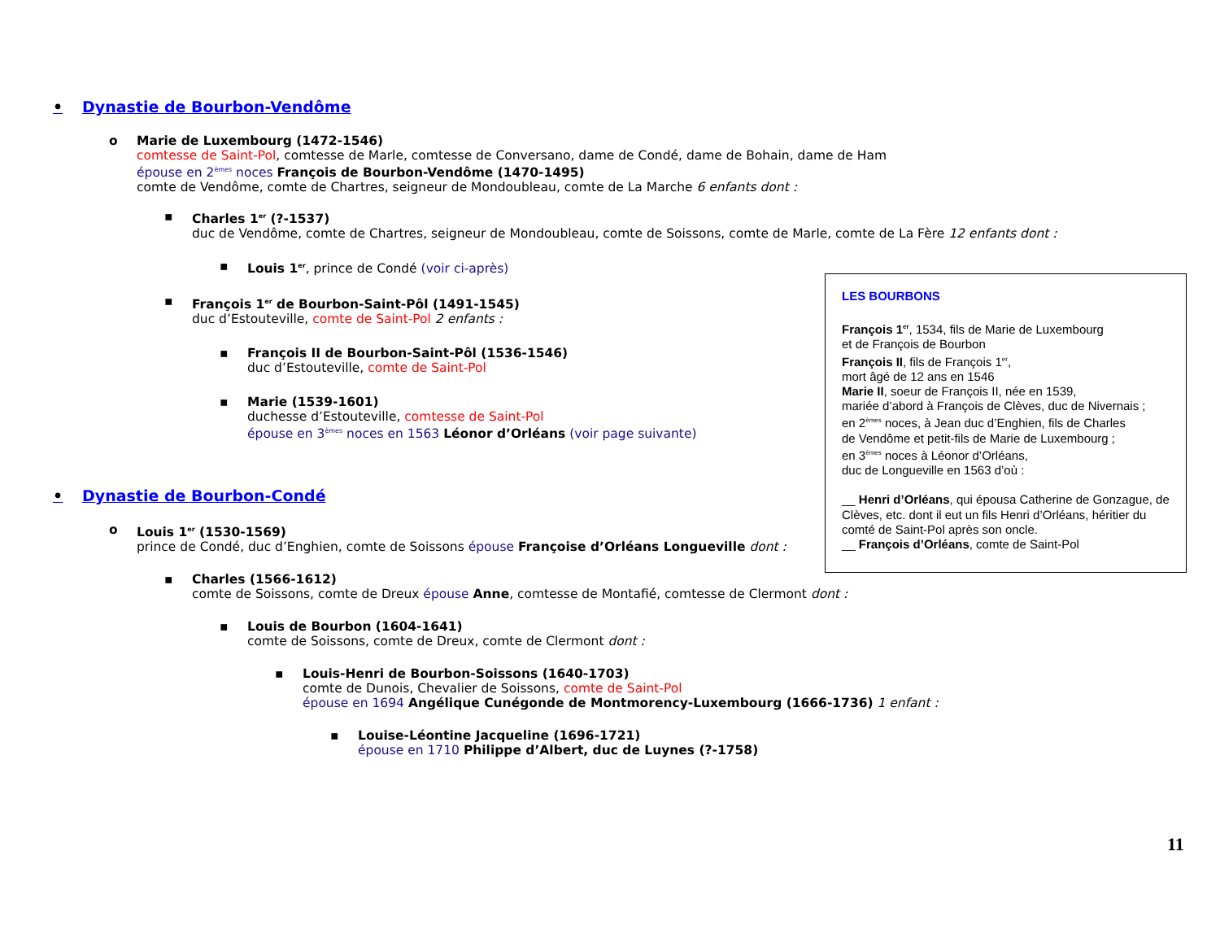• Dynastie de Bourbon-Vendôme
o Marie de Luxembourg (1472-1546)
comtesse de Saint-Pol, comtesse de Marle, comtesse de Conversano, dame de Condé, dame de Bohain, dame de Ham
épouse en 2<sup>èmes</sup> noces François de Bourbon-Vendôme (1470-1495)
comte de Vendôme, comte de Chartres, seigneur de Mondoubleau, comte de La Marche 6 enfants dont :
▪ Charles 1<sup>er</sup> (?-1537)
duc de Vendôme, comte de Chartres, seigneur de Mondoubleau, comte de Soissons, comte de Marle, comte de La Fère 12 enfants dont :
▪ Louis 1<sup>er</sup>, prince de Condé (voir ci-après)
▪ François 1<sup>er</sup> de Bourbon-Saint-Pôl (1491-1545)
duc d’Estouteville, comte de Saint-Pol 2 enfants :
▪ François II de Bourbon-Saint-Pôl (1536-1546)
duc d’Estouteville, comte de Saint-Pol
▪ Marie (1539-1601)
duchesse d’Estouteville, comtesse de Saint-Pol
épouse en 3<sup>èmes</sup> noces en 1563 Léonor d’Orléans (voir page suivante)
• Dynastie de Bourbon-Condé
o Louis 1<sup>er</sup> (1530-1569)
prince de Condé, duc d’Enghien, comte de Soissons épouse Françoise d’Orléans Longueville dont :
▪ Charles (1566-1612)
comte de Soissons, comte de Dreux épouse Anne, comtesse de Montafié, comtesse de Clermont dont :
▪ Louis de Bourbon (1604-1641)
comte de Soissons, comte de Dreux, comte de Clermont dont :
▪ Louis-Henri de Bourbon-Soissons (1640-1703)
comte de Dunois, Chevalier de Soissons, comte de Saint-Pol
épouse en 1694 Angélique Cunégonde de Montmorency-Luxembourg (1666-1736) 1 enfant :
▪ Louise-Léontine Jacqueline (1696-1721)
épouse en 1710 Philippe d’Albert, duc de Luynes (?-1758)
LES BOURBONS
François 1<sup>er</sup>, 1534, fils de Marie de Luxembourg
et de François de Bourbon
François II, fils de François 1<sup>er</sup>,
mort âgé de 12 ans en 1546
Marie II, soeur de François II, née en 1539,
mariée d’abord à François de Clèves, duc de Nivernais ;
en 2<sup>èmes</sup> noces, à Jean duc d’Enghien, fils de Charles
de Vendôme et petit-fils de Marie de Luxembourg ;
en 3<sup>èmes</sup> noces à Léonor d’Orléans,
duc de Longueville en 1563 d’où :
__ Henri d’Orléans, qui épousa Catherine de Gonzague, de Clèves, etc. dont il eut un fils Henri d’Orléans, héritier du comté de Saint-Pol après son oncle.
__ François d’Orléans, comte de Saint-Pol
11